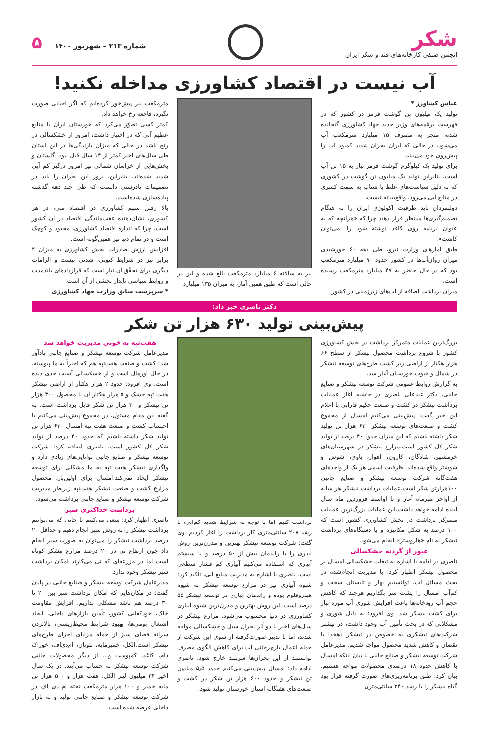شکر
انجمن صنفی کارخانه‌های قند و شکر ایران
شماره ۲۱۳ – شهریور ۱۴۰۰ ۵
آب نیست در اقتصاد کشاورزی مداخله نکنید!
عباس کشاورز *
تولید یک میلیون تن گوشت قرمز در کشور که در فهرست برنامه‌های وزیر جدید جهاد کشاورزی گنجانده شده، منجر به مصرف ۱۵ میلیارد مترمکعب آب می‌شود، در حالی که ایران بحران شدید کمبود آب را پیش‌روی خود می‌بیند.
برای تولید یک کیلوگرم گوشت قرمز نیاز به ۱۵ تن آب است، بنابراین تولید یک میلیون تن گوشت در کشوری که به دلیل سیاست‌های غلط با شتاب به سمت کسری در منابع آبی می‌رود، واقع‌بینانه نیست.
دولتمردان باید ظرفیت اکولوژی ایران را به هنگام تصمیم‌گیری‌ها مدنظر قرار دهند چرا که «هرآنچه که به عنوان برنامه روی کاغذ نوشته شود را نمی‌توان کاشت».
طبق آمارهای وزارت نیرو، طی دهه ۶۰ خورشیدی میزان روان‌آب‌ها در کشور حدود ۹۰ میلیارد مترمکعب بود که در حال حاضر به ۴۷ میلیارد مترمکعب رسیده است.
میزان برداشت اضافه از آب‌های زیرزمینی در کشور
نیز به سالانه ۶ میلیارد مترمکعب بالغ شده و این در حالی است که طبق همین آمار، به میزان ۱۳۵ میلیارد
مترمکعب نیز پیش‌خور کرده‌ایم که اگر احیایی صورت نگیرد، فاجعه رخ خواهد داد.
کمتر کسی تصوّر می‌کرد که خوزستان ایران با منابع عظیم آبی که در اختیار داشت، امروز از خشکسالی در رنج باشد در حالی که میزان بارندگی‌ها در این استان طی سال‌های اخیر کمتر از ۱۴ سال قبل نبود. گلستان و بخش‌هایی از خراسان شمالی نیز امروز درگیر کم آبی شدید شده‌اند. بنابراین، بروز این بحران را باید در تصمیمات نادرستی دانست که طی چند دهه گذشته پیاده‌سازی شده‌است.
بالا رفتن سهم کشاورزی در اقتصاد ملی، در هر کشوری، نشان‌دهنده عقب‌ماندگی اقتصاد در آن کشور است، چرا که اندازه اقتصاد کشاورزی، محدود و کوچک است و در تمام دنیا نیز همین‌گونه است.
افزایش ارزش صادرات بخش کشاورزی به میزان ۲ برابر نیز در شرایط کنونی، شدنی نیست و الزامات دیگری برای تحقّق آن نیاز است که قراردادهای بلندمدت و روابط سیاسی پایدار بخشی از آن است.
* سرپرست سابق وزارت جهاد کشاورزی
دکتر ناصری خبر داد:
پیش‌بینی تولید ۶۳۰ هزار تن شکر
بزرگ‌ترین عملیات متمرکز برداشت در بخش کشاورزی کشور با شروع برداشت محصول نیشکر از سطح ۶۶ هزار هکتار از اراضی زیر کشت طرح‌های توسعه نیشکر در شمال و جنوب خوزستان آغاز شد.
به گزارش روابط عمومی شرکت توسعه نیشکر و صنایع جانبی، دکتر عبدعلی ناصری در حاشیه آغاز عملیات برداشت نیشکر در کشت و صنعت حکیم فارابی با اعلام این خبر گفت: پیش‌بینی می‌کنیم امسال از مجموع کشت و صنعت‌های توسعه نیشکر ۶۳۰ هزار تن تولید شکر داشته باشیم که این میزان حدود ۴۰ درصد از تولید شکر کل کشور است.مزارع نیشکر در شهرستان‌های خرمشهر، شادگان، کارون، اهواز، باوی، شوش و شوشتر واقع شده‌اند. ظرفیت اسمی هر یک از واحدهای هفت‌گانه شرکت توسعه نیشکر و صنایع جانبی ۱۰۰هزارتن شکر است.عملیات برداشت نیشکر هر ساله از اواخر مهرماه آغاز و تا اواسط فروردین ماه سال آینده ادامه خواهد داشت.این عملیات بزرگ‌ترین عملیات متمرکز برداشت در بخش کشاورزی کشور است که ۱۰۰ درصد به شکل مکانیزه و با دستگاه‌های برداشت نیشکر به نام «هاروستر» انجام می‌شود.
عبور از گردنه خشکسالی
ناصری در ادامه با اشاره به تبعات خشکسالی امسال بر محصول نیشکر اظهار کرد: با مدیریت انجام‌شده در بحث مسائل آب، توانستیم بهار و تابستان سخت و کم‌آب امسال را پشت سر بگذاریم هرچند که کاهش حجم آب رودخانه‌ها باعث افزایش شوری آب مورد نیاز برای کشت نیشکر شد. وی افزود: به دلیل شوری و مشکلاتی که در بحث تأمین آب وجود داشت، در بیشتر شرکت‌های نیشکری به خصوص در نیشکر دهخدا با نقصان و کاهش شدید محصول مواجه شدیم. مدیرعامل شرکت توسعه نیشکر و صنایع جانبی با بیان اینکه امسال با کاهش حدود ۱۸ درصدی محصولات مواجه هستیم، بیان کرد: طبق برنامه‌ریزی‌های صورت گرفته قرار بود گیاه نیشکر را با رشد ۲۴۰ سانتی‌متری
برداشت کنیم اما با توجه به شرایط شدید کم‌آبی، با رشد ۲۰۸ سانتی‌متری کار برداشت را آغاز کردیم. وی گفت: شرکت توسعه نیشکر بهترین و مدرن‌ترین روش آبیاری را با راندمان بیش از ۵۰ درصد و با سیستم آبیاری که استفاده می‌کنیم آبیاری کم فشار سطحی است. ناصری با اشاره به مدیریت منابع آبی، تأکید کرد: شیوه آبیاری نیز در مزارع توسعه نیشکر به شیوه هیدروفلوم بوده و راندمان آبیاری در توسعه نیشکر ۵۵ درصد است. این روش بهترین و مدرن‌ترین شیوه آبیاری کشاورزی در دنیا محسوب می‌شود. مزارع نیشکر در سال‌های اخیر با دو اَبَر بحران سیل و خشکسالی مواجه شدند، اما با تدبیر صورت‌گرفته از سوی این شرکت از جمله اعمال بازچرخانی آب برای کاهش الگوی مصرف توانستند از این بحران‌ها سربلند خارج شود. ناصری ادامه داد: امسال پیش‌بینی می‌کنیم حدود ۵٫۵ میلیون تن نیشکر و حدود ۶۰۰ هزار تن شکر در کشت و صنعت‌های هفتگانه استان خوزستان تولید شود.
هفت‌تپه به خوبی مدیریت خواهد شد
مدیرعامل شرکت توسعه نیشکر و صنایع جانبی یادآور شد: کشت و صنعت هفت‌تپه هم که اخیراً به ما پیوسته، در حال اورهال است و از خشکسالی آسیب جدی دیده است. وی افزود: حدود ۲ هزار هکتار از اراضی نیشکر هفت تپه خشک و ۵ هزار هکتار آن با محصول ۳۰۰ هزار تن نیشکر و ۳۰ هزار تن شکر قابل برداشت است. به گفته این مقام مسئول، در مجموع پیش‌بینی می‌کنیم با احتساب کشت و صنعت هفت تپه امسال ۶۳۰ هزار تن تولید شکر داشته باشیم که حدود ۴۰ درصد از تولید شکر کل کشور است. ناصری اضافه کرد: شرکت توسعه نیشکر و صنایع جانبی توانایی‌های زیادی دارد و واگذاری نیشکر هفت تپه به ما مشکلی برای توسعه نیشکر ایجاد نمی‌کند.امسال برای اولین‌بار، محصول مزارع کشت و صنعت نیشکر هفت‌تپه زیرنظر مدیریت شرکت توسعه نیشکر و صنایع جانبی برداشت می‌شود.
برداشت حداکثری سبز
ناصری اظهار کرد: سعی می‌کنیم تا جایی که می‌توانیم برداشت نیشکر را به روش سبز انجام دهیم و حداقل ۲۰ درصد برداشت نیشکر را می‌توان به صورت سبز انجام داد چون ارتفاع نی در ۲۰ درصد مزارع نیشکر کوتاه است اما در مزرعه‌ای که نی می‌کارند امکان برداشت سبز نیشکر وجود ندارد.
مدیرعامل شرکت توسعه نیشکر و صنایع جانبی در پایان گفت: در مکان‌هایی که امکان برداشت سبز بین ۲۰ تا ۳۰ درصد هم باشد مشکلی نداریم. افزایش مقاومت خاک، خودکفایی کشور، تأمین بازارهای داخلی، ایجاد اشتغال بومی‌ها، بهبود شرایط محیط‌زیستی، بالابردن سرانه فضای سبز از جمله مزایای اجرای طرح‌های نیشکر است.الکل، خمیرمایه، نئوپان، ام‌دی‌اف، خوراک دام، کاغذ، کمپوست و... از دیگر محصولات جانبی شرکت توسعه نیشکر به حساب می‌آیند. در یک سال اخیر ۳۴ میلیون لیتر الکل، هفت هزار و ۵۰۰ هزار تن مایه خمیر و ۱۰۰ هزار مترمکعب تخته ام دی اف در شرکت توسعه نیشکر و صنایع جانبی تولید و به بازار داخلی عرضه شده است.